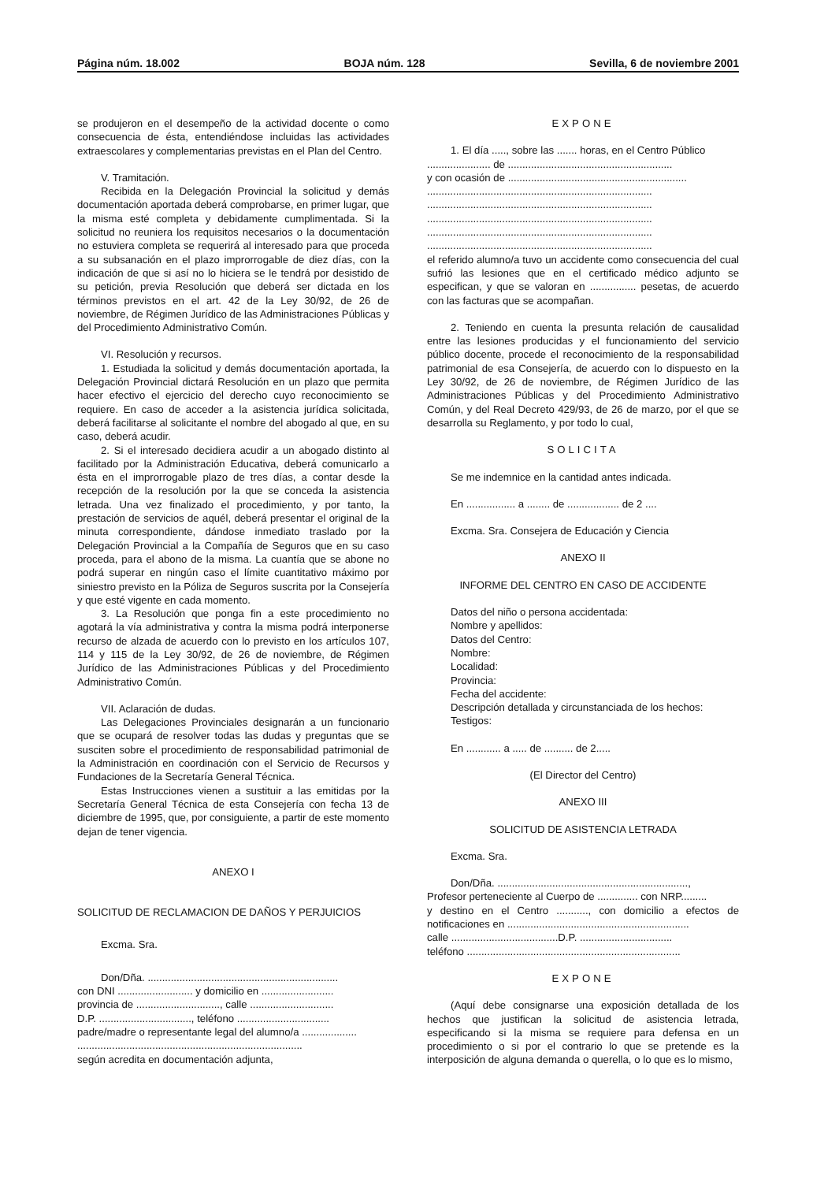Página núm. 18.002 BOJA núm. 128 Sevilla, 6 de noviembre 2001
se produjeron en el desempeño de la actividad docente o como consecuencia de ésta, entendiéndose incluidas las actividades extraescolares y complementarias previstas en el Plan del Centro.
V. Tramitación.
Recibida en la Delegación Provincial la solicitud y demás documentación aportada deberá comprobarse, en primer lugar, que la misma esté completa y debidamente cumplimentada. Si la solicitud no reuniera los requisitos necesarios o la documentación no estuviera completa se requerirá al interesado para que proceda a su subsanación en el plazo improrrogable de diez días, con la indicación de que si así no lo hiciera se le tendrá por desistido de su petición, previa Resolución que deberá ser dictada en los términos previstos en el art. 42 de la Ley 30/92, de 26 de noviembre, de Régimen Jurídico de las Administraciones Públicas y del Procedimiento Administrativo Común.
VI. Resolución y recursos.
1. Estudiada la solicitud y demás documentación aportada, la Delegación Provincial dictará Resolución en un plazo que permita hacer efectivo el ejercicio del derecho cuyo reconocimiento se requiere. En caso de acceder a la asistencia jurídica solicitada, deberá facilitarse al solicitante el nombre del abogado al que, en su caso, deberá acudir.
2. Si el interesado decidiera acudir a un abogado distinto al facilitado por la Administración Educativa, deberá comunicarlo a ésta en el improrrogable plazo de tres días, a contar desde la recepción de la resolución por la que se conceda la asistencia letrada. Una vez finalizado el procedimiento, y por tanto, la prestación de servicios de aquél, deberá presentar el original de la minuta correspondiente, dándose inmediato traslado por la Delegación Provincial a la Compañía de Seguros que en su caso proceda, para el abono de la misma. La cuantía que se abone no podrá superar en ningún caso el límite cuantitativo máximo por siniestro previsto en la Póliza de Seguros suscrita por la Consejería y que esté vigente en cada momento.
3. La Resolución que ponga fin a este procedimiento no agotará la vía administrativa y contra la misma podrá interponerse recurso de alzada de acuerdo con lo previsto en los artículos 107, 114 y 115 de la Ley 30/92, de 26 de noviembre, de Régimen Jurídico de las Administraciones Públicas y del Procedimiento Administrativo Común.
VII. Aclaración de dudas.
Las Delegaciones Provinciales designarán a un funcionario que se ocupará de resolver todas las dudas y preguntas que se susciten sobre el procedimiento de responsabilidad patrimonial de la Administración en coordinación con el Servicio de Recursos y Fundaciones de la Secretaría General Técnica.
Estas Instrucciones vienen a sustituir a las emitidas por la Secretaría General Técnica de esta Consejería con fecha 13 de diciembre de 1995, que, por consiguiente, a partir de este momento dejan de tener vigencia.
ANEXO I
SOLICITUD DE RECLAMACION DE DAÑOS Y PERJUICIOS
Excma. Sra.
Don/Dña. ..................................................................
con DNI .......................... y domicilio en .........................
provincia de ............................., calle .............................
D.P. ................................, teléfono ................................
padre/madre o representante legal del alumno/a ...................
..............................................................................
según acredita en documentación adjunta,
EXPONE
1. El día ....., sobre las ....... horas, en el Centro Público
...................... de .........................................................
y con ocasión de ..............................................................
..............................................................................
..............................................................................
..............................................................................
..............................................................................
..............................................................................
el referido alumno/a tuvo un accidente como consecuencia del cual sufrió las lesiones que en el certificado médico adjunto se especifican, y que se valoran en ................ pesetas, de acuerdo con las facturas que se acompañan.
2. Teniendo en cuenta la presunta relación de causalidad entre las lesiones producidas y el funcionamiento del servicio público docente, procede el reconocimiento de la responsabilidad patrimonial de esa Consejería, de acuerdo con lo dispuesto en la Ley 30/92, de 26 de noviembre, de Régimen Jurídico de las Administraciones Públicas y del Procedimiento Administrativo Común, y del Real Decreto 429/93, de 26 de marzo, por el que se desarrolla su Reglamento, y por todo lo cual,
SOLICITA
Se me indemnice en la cantidad antes indicada.
En ................. a ........ de .................. de 2 ....
Excma. Sra. Consejera de Educación y Ciencia
ANEXO II
INFORME DEL CENTRO EN CASO DE ACCIDENTE
Datos del niño o persona accidentada:
Nombre y apellidos:
Datos del Centro:
Nombre:
Localidad:
Provincia:
Fecha del accidente:
Descripción detallada y circunstanciada de los hechos:
Testigos:
En ............ a ..... de .......... de 2.....
(El Director del Centro)
ANEXO III
SOLICITUD DE ASISTENCIA LETRADA
Excma. Sra.
Don/Dña. ..................................................................,
Profesor perteneciente al Cuerpo de .............. con NRP.........
y destino en el Centro ..........., con domicilio a efectos de notificaciones en ...............................................................
calle .....................................D.P. ................................
teléfono ..........................................................................
EXPONE
(Aquí debe consignarse una exposición detallada de los hechos que justifican la solicitud de asistencia letrada, especificando si la misma se requiere para defensa en un procedimiento o si por el contrario lo que se pretende es la interposición de alguna demanda o querella, o lo que es lo mismo,